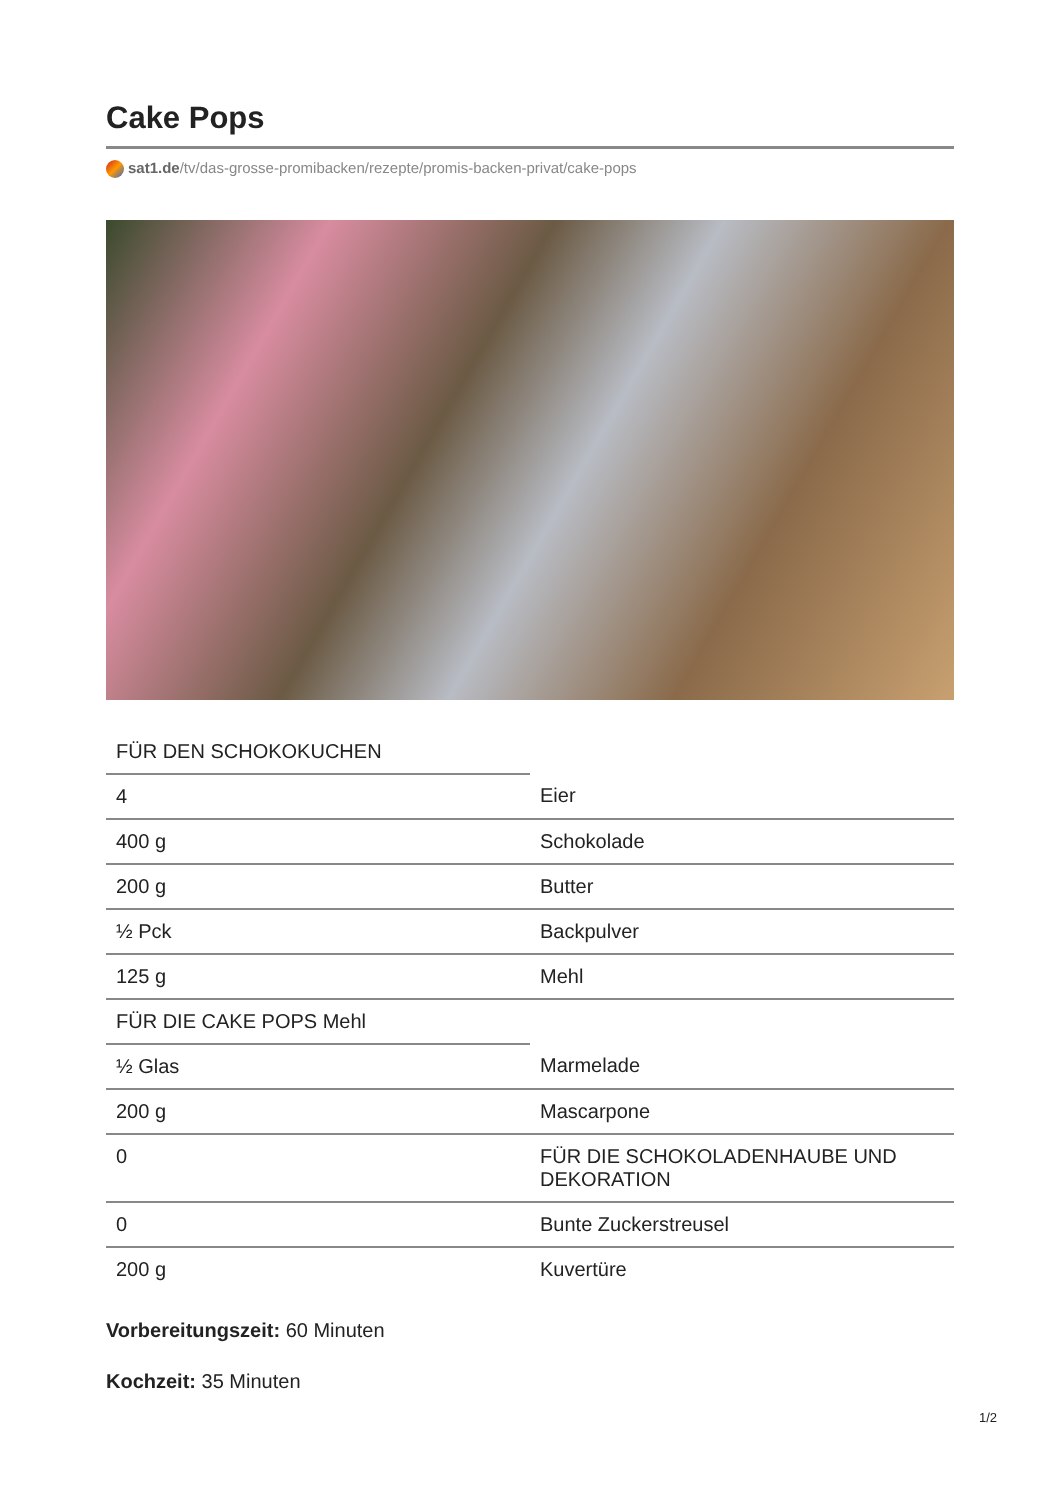Cake Pops
sat1.de/tv/das-grosse-promibacken/rezepte/promis-backen-privat/cake-pops
| FÜR DEN SCHOKOKUCHEN | |
| 4 | Eier |
| 400 g | Schokolade |
| 200 g | Butter |
| ½ Pck | Backpulver |
| 125 g | Mehl |
| FÜR DIE CAKE POPS Mehl | |
| ½ Glas | Marmelade |
| 200 g | Mascarpone |
| 0 | FÜR DIE SCHOKOLADENHAUBE UND DEKORATION |
| 0 | Bunte Zuckerstreusel |
| 200 g | Kuvertüre |
Vorbereitungszeit: 60 Minuten
Kochzeit: 35 Minuten
1/2